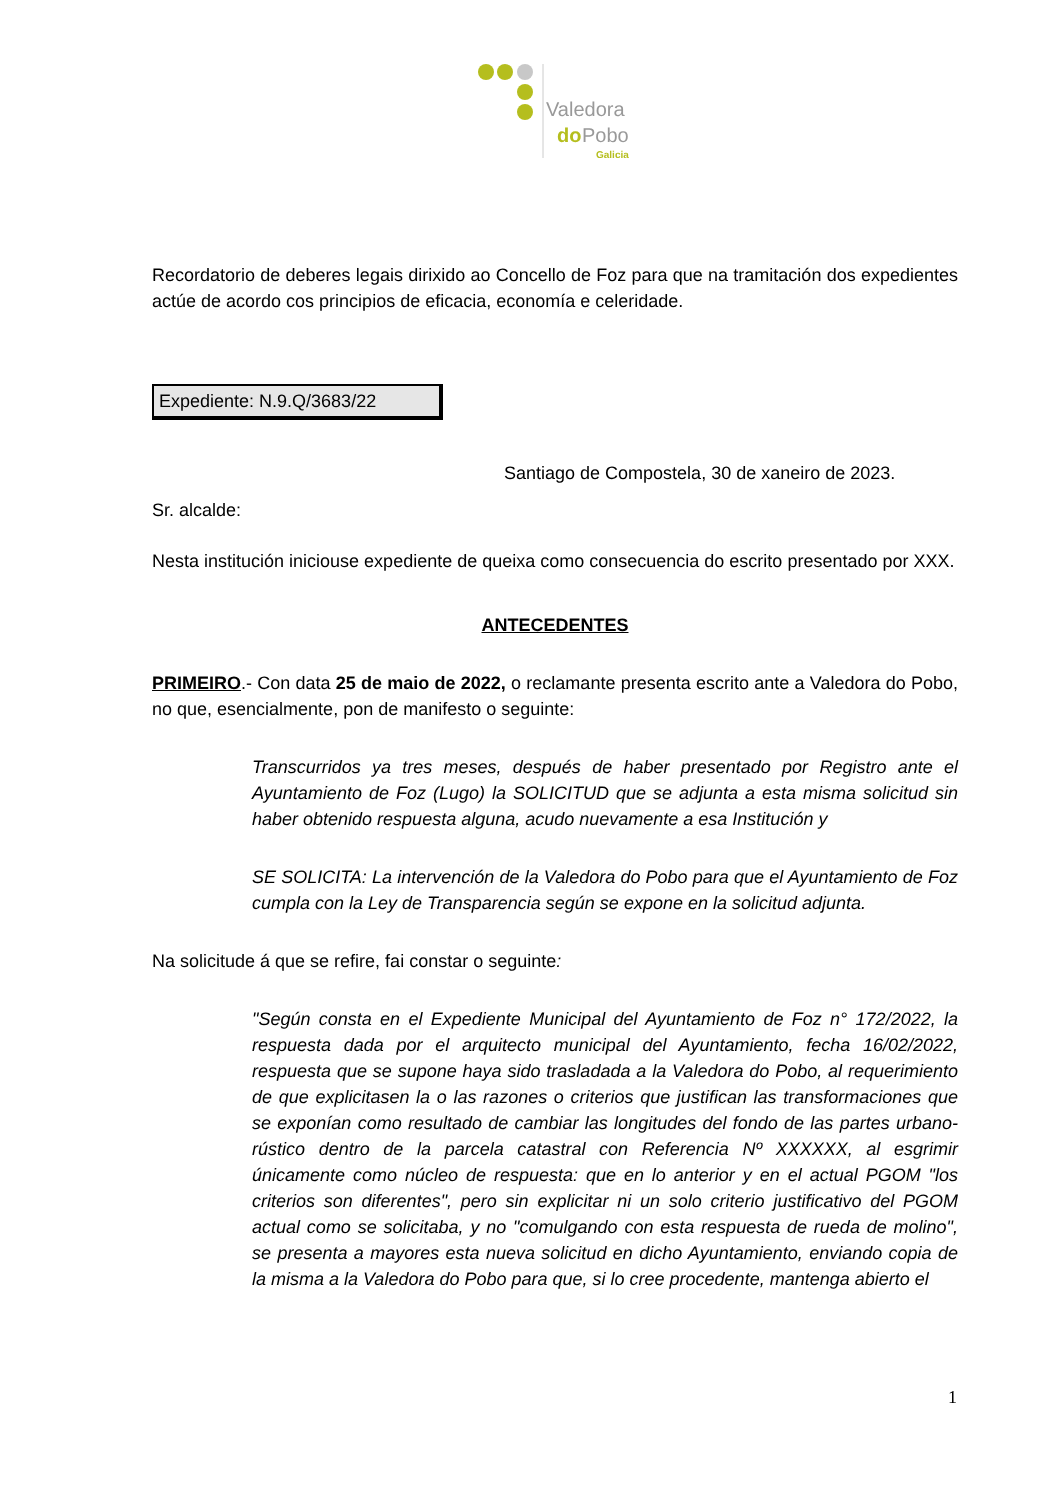Valedora
do
Pobo
Galicia
Recordatorio de deberes legais dirixido ao Concello de Foz para que na tramitación dos expedientes actúe de acordo cos principios de eficacia, economía e celeridade.
Expediente: N.9.Q/3683/22
Santiago de Compostela, 30 de xaneiro de 2023.
Sr. alcalde:
Nesta institución iniciouse expediente de queixa como consecuencia do escrito presentado por XXX.
ANTECEDENTES
PRIMEIRO.- Con data 25 de maio de 2022, o reclamante presenta escrito ante a Valedora do Pobo, no que, esencialmente, pon de manifesto o seguinte:
Transcurridos ya tres meses, después de haber presentado por Registro ante el Ayuntamiento de Foz (Lugo) la SOLICITUD que se adjunta a esta misma solicitud sin haber obtenido respuesta alguna, acudo nuevamente a esa Institución y
SE SOLICITA: La intervención de la Valedora do Pobo para que el Ayuntamiento de Foz cumpla con la Ley de Transparencia según se expone en la solicitud adjunta.
Na solicitude á que se refire, fai constar o seguinte:
"Según consta en el Expediente Municipal del Ayuntamiento de Foz n° 172/2022, la respuesta dada por el arquitecto municipal del Ayuntamiento, fecha 16/02/2022, respuesta que se supone haya sido trasladada a la Valedora do Pobo, al requerimiento de que explicitasen la o las razones o criterios que justifican las transformaciones que se exponían como resultado de cambiar las longitudes del fondo de las partes urbano-rústico dentro de la parcela catastral con Referencia Nº XXXXXX, al esgrimir únicamente como núcleo de respuesta: que en lo anterior y en el actual PGOM "los criterios son diferentes", pero sin explicitar ni un solo criterio justificativo del PGOM actual como se solicitaba, y no "comulgando con esta respuesta de rueda de molino", se presenta a mayores esta nueva solicitud en dicho Ayuntamiento, enviando copia de la misma a la Valedora do Pobo para que, si lo cree procedente, mantenga abierto el
1